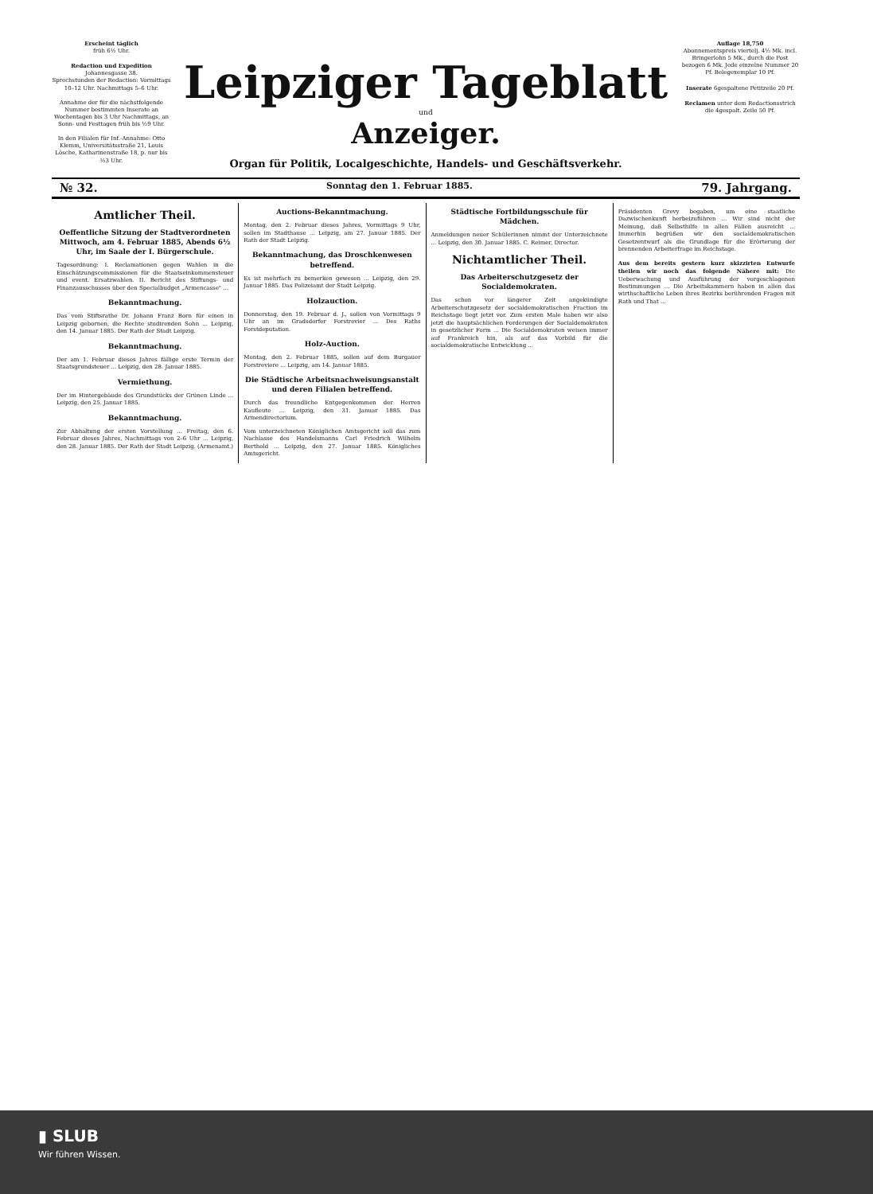Erscheint täglich
früh 6½ Uhr.
Redaction und Expedition
Johannesgasse 38.
Sprechstunden der Redaction: Vormittags 10–12 Uhr. Nachmittags 5–6 Uhr.
Annahme der für die nächstfolgende Nummer bestimmten Inserate an Wochentagen bis 3 Uhr Nachmittags, an Sonn- und Festtagen früh bis ½9 Uhr.
In den Filialen für Inf.-Annahme: Otto Klemm, Universitätsstraße 21, Louis Lösche, Katharinenstraße 18, p. nur bis ½3 Uhr.
Leipziger Tageblatt
und
Anzeiger.
Organ für Politik, Localgeschichte, Handels- und Geschäftsverkehr.
Auflage 18,750
Abonnementspreis viertelj. 4½ Mk. incl. Bringerlohn 5 Mk., durch die Post bezogen 6 Mk. Jede einzelne Nummer 20 Pf. Belegexemplar 10 Pf.
Inserate 6gespaltene Petitzeile 20 Pf.
Reclamen unter dem Redactionsstrich die 4gespalt. Zeile 50 Pf.
№ 32. Sonntag den 1. Februar 1885. 79. Jahrgang.
Amtlicher Theil.
Oeffentliche Sitzung der Stadtverordneten Mittwoch, am 4. Februar 1885, Abends 6½ Uhr, im Saale der I. Bürgerschule.
Tagesordnung: I. Reclamationen gegen Wahlen in die Einschätzungscommissionen für die Staatseinkommensteuer und event. Ersatzwahlen. II. Bericht des Stiftungs- und Finanzausschusses über den Specialbudget „Armencasse" ...
Bekanntmachung.
Das vom Stiftsrathe Dr. Johann Franz Born für einen in Leipzig gebornen, die Rechte studirenden Sohn ... Leipzig, den 14. Januar 1885. Der Rath der Stadt Leipzig.
Bekanntmachung.
Der am 1. Februar dieses Jahres fällige erste Termin der Staatsgrundsteuer ... Leipzig, den 28. Januar 1885.
Vermiethung.
Der im Hintergebäude des Grundstücks der Grünen Linde ... Leipzig, den 25. Januar 1885.
Bekanntmachung.
Zur Abhaltung der ersten Vorstellung ... Freitag, den 6. Februar dieses Jahres, Nachmittags von 2–6 Uhr ... Leipzig, den 28. Januar 1885. Der Rath der Stadt Leipzig. (Armenamt.)
Auctions-Bekanntmachung.
Montag, den 2. Februar dieses Jahres, Vormittags 9 Uhr, sollen im Stadthause ... Leipzig, am 27. Januar 1885. Der Rath der Stadt Leipzig.
Bekanntmachung, das Droschkenwesen betreffend.
Es ist mehrfach zu bemerken gewesen ... Leipzig, den 29. Januar 1885. Das Polizeiamt der Stadt Leipzig.
Holzauction.
Donnerstag, den 19. Februar d. J., sollen von Vormittags 9 Uhr an im Gradsdorfer Forstrevier ... Des Raths Forstdeputation.
Holz-Auction.
Montag, den 2. Februar 1885, sollen auf dem Burgauer Forstreviere ... Leipzig, am 14. Januar 1885.
Die Städtische Arbeitsnachweisungsanstalt und deren Filialen betreffend.
Durch das freundliche Entgegenkommen der Herren Kaufleute ... Leipzig, den 31. Januar 1885. Das Armendirectorium.
Vom unterzeichneten Königlichen Amtsgericht soll das zum Nachlasse des Handelsmanns Carl Friedrich Wilhelm Berthold ... Leipzig, den 27. Januar 1885. Königliches Amtsgericht.
Städtische Fortbildungsschule für Mädchen.
Anmeldungen neuer Schülerinnen nimmt der Unterzeichnete ... Leipzig, den 30. Januar 1885. C. Reimer, Director.
Nichtamtlicher Theil.
Das Arbeiterschutzgesetz der Socialdemokraten.
Das schon vor längerer Zeit angekündigte Arbeiterschutzgesetz der socialdemokratischen Fraction im Reichstage liegt jetzt vor. Zum ersten Male haben wir also jetzt die hauptsächlichen Forderungen der Socialdemokraten in gesetzlicher Form ... Die Socialdemokraten weisen immer auf Frankreich hin, als auf das Vorbild für die socialdemokratische Entwicklung ...
Präsidenten Grevy begaben, um eine staatliche Dazwischenkunft herbeizuführen ... Wir sind nicht der Meinung, daß Selbsthilfe in allen Fällen ausreicht ... Immerhin begrüßen wir den socialdemokratischen Gesetzentwurf als die Grundlage für die Erörterung der brennenden Arbeiterfrage im Reichstage.
Aus dem bereits gestern kurz skizzirten Entwurfe theilen wir noch das folgende Nähere mit: Die Ueberwachung und Ausführung der vorgeschlagenen Bestimmungen ... Die Arbeitskammern haben in allen das wirthschaftliche Leben ihres Bezirks berührenden Fragen mit Rath und That ...
▮ SLUB
Wir führen Wissen.